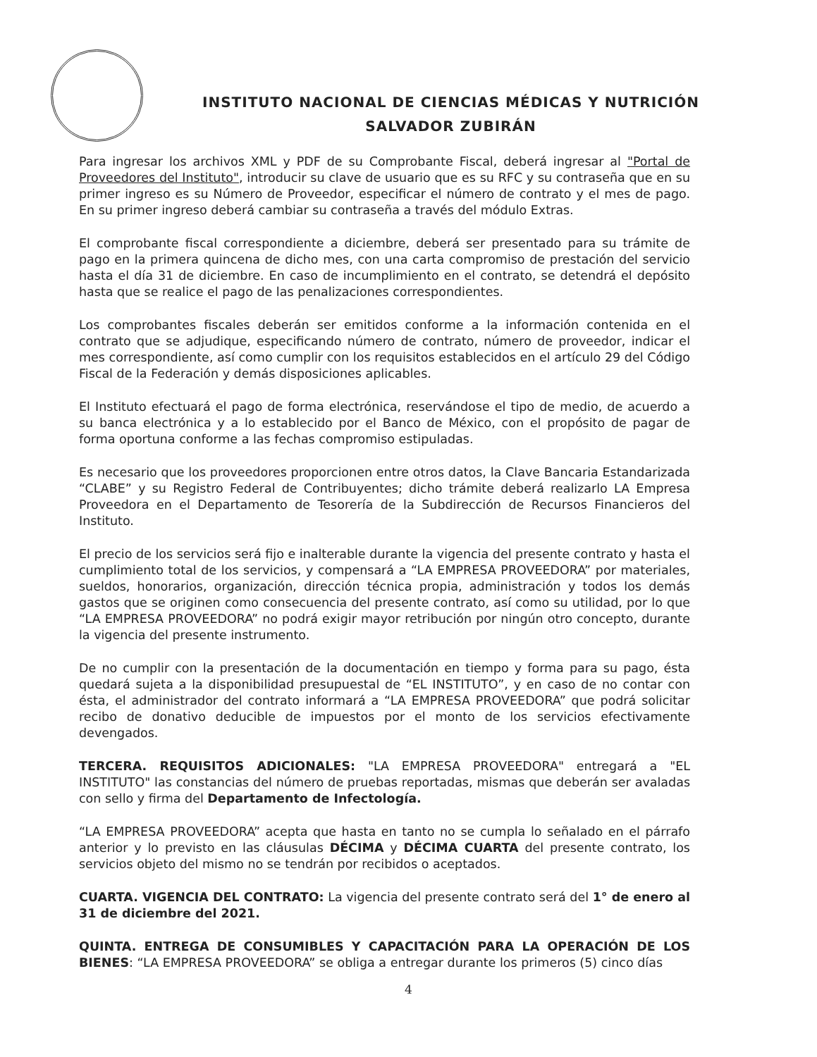INSTITUTO NACIONAL DE CIENCIAS MÉDICAS Y NUTRICIÓN
SALVADOR ZUBIRÁN
Para ingresar los archivos XML y PDF de su Comprobante Fiscal, deberá ingresar al "Portal de Proveedores del Instituto", introducir su clave de usuario que es su RFC y su contraseña que en su primer ingreso es su Número de Proveedor, especificar el número de contrato y el mes de pago. En su primer ingreso deberá cambiar su contraseña a través del módulo Extras.
El comprobante fiscal correspondiente a diciembre, deberá ser presentado para su trámite de pago en la primera quincena de dicho mes, con una carta compromiso de prestación del servicio hasta el día 31 de diciembre. En caso de incumplimiento en el contrato, se detendrá el depósito hasta que se realice el pago de las penalizaciones correspondientes.
Los comprobantes fiscales deberán ser emitidos conforme a la información contenida en el contrato que se adjudique, especificando número de contrato, número de proveedor, indicar el mes correspondiente, así como cumplir con los requisitos establecidos en el artículo 29 del Código Fiscal de la Federación y demás disposiciones aplicables.
El Instituto efectuará el pago de forma electrónica, reservándose el tipo de medio, de acuerdo a su banca electrónica y a lo establecido por el Banco de México, con el propósito de pagar de forma oportuna conforme a las fechas compromiso estipuladas.
Es necesario que los proveedores proporcionen entre otros datos, la Clave Bancaria Estandarizada “CLABE” y su Registro Federal de Contribuyentes; dicho trámite deberá realizarlo LA Empresa Proveedora en el Departamento de Tesorería de la Subdirección de Recursos Financieros del Instituto.
El precio de los servicios será fijo e inalterable durante la vigencia del presente contrato y hasta el cumplimiento total de los servicios, y compensará a “LA EMPRESA PROVEEDORA” por materiales, sueldos, honorarios, organización, dirección técnica propia, administración y todos los demás gastos que se originen como consecuencia del presente contrato, así como su utilidad, por lo que “LA EMPRESA PROVEEDORA” no podrá exigir mayor retribución por ningún otro concepto, durante la vigencia del presente instrumento.
De no cumplir con la presentación de la documentación en tiempo y forma para su pago, ésta quedará sujeta a la disponibilidad presupuestal de “EL INSTITUTO”, y en caso de no contar con ésta, el administrador del contrato informará a “LA EMPRESA PROVEEDORA” que podrá solicitar recibo de donativo deducible de impuestos por el monto de los servicios efectivamente devengados.
TERCERA. REQUISITOS ADICIONALES: "LA EMPRESA PROVEEDORA" entregará a "EL INSTITUTO" las constancias del número de pruebas reportadas, mismas que deberán ser avaladas con sello y firma del Departamento de Infectología.
“LA EMPRESA PROVEEDORA” acepta que hasta en tanto no se cumpla lo señalado en el párrafo anterior y lo previsto en las cláusulas DÉCIMA y DÉCIMA CUARTA del presente contrato, los servicios objeto del mismo no se tendrán por recibidos o aceptados.
CUARTA. VIGENCIA DEL CONTRATO: La vigencia del presente contrato será del 1° de enero al 31 de diciembre del 2021.
QUINTA. ENTREGA DE CONSUMIBLES Y CAPACITACIÓN PARA LA OPERACIÓN DE LOS BIENES: “LA EMPRESA PROVEEDORA” se obliga a entregar durante los primeros (5) cinco días
4